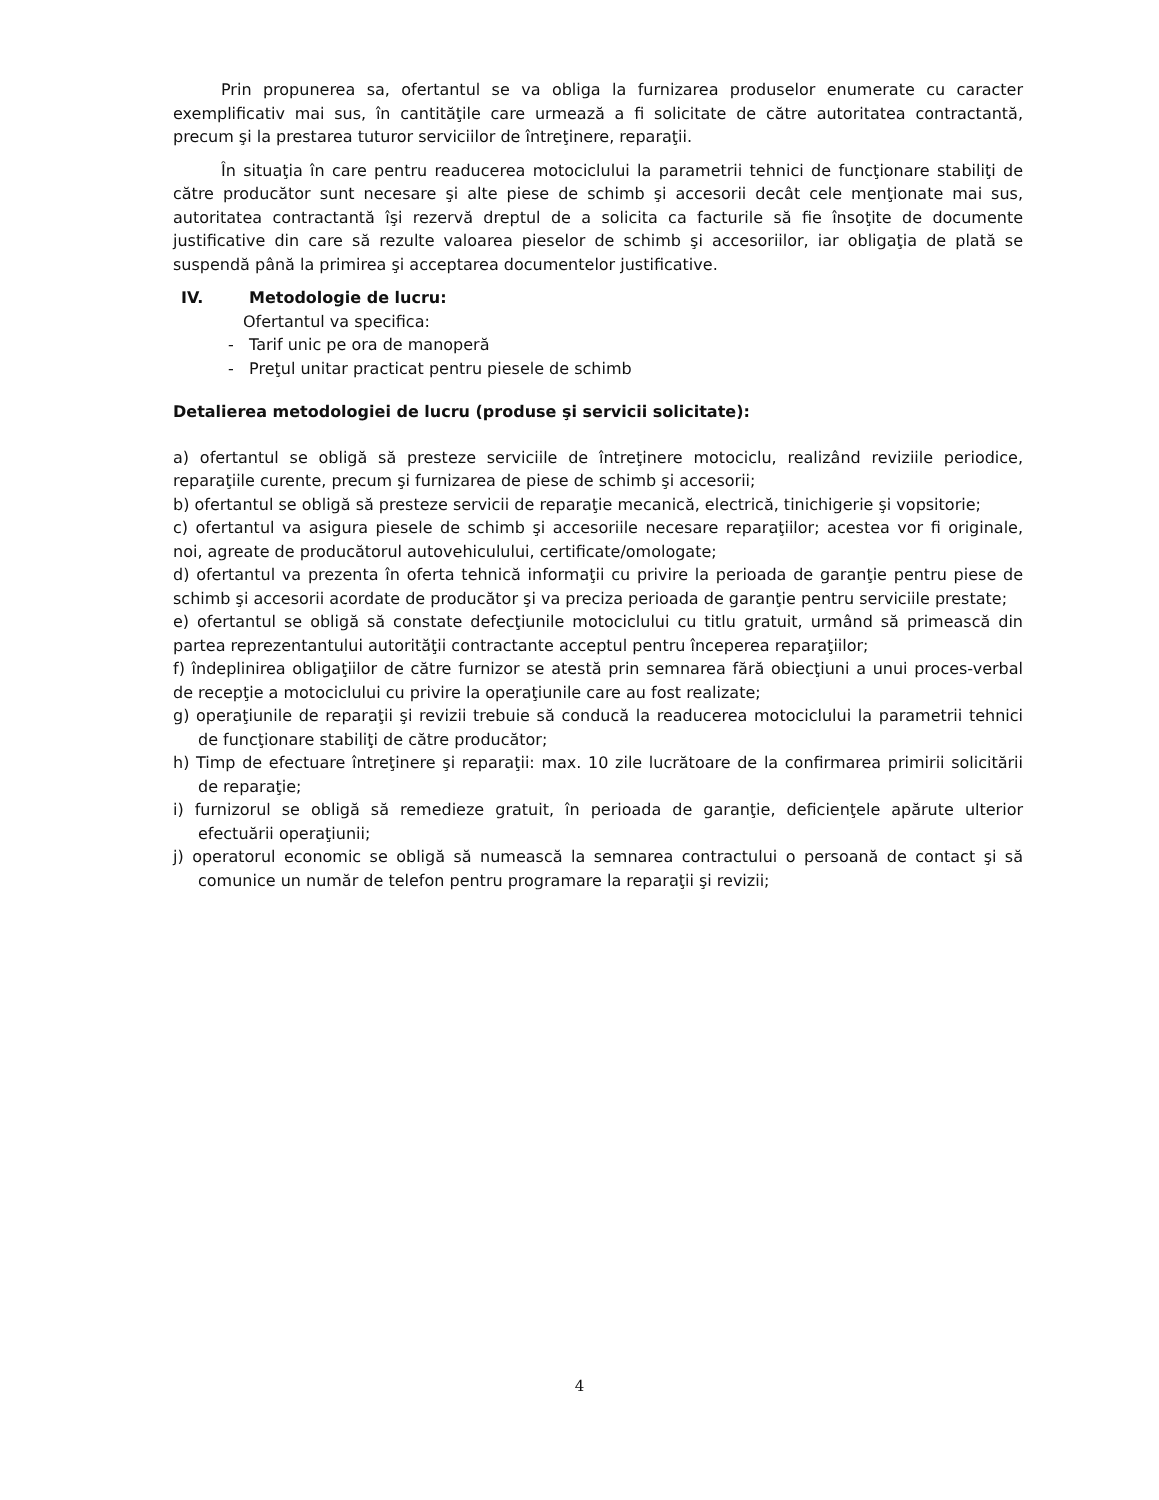Prin propunerea sa, ofertantul se va obliga la furnizarea produselor enumerate cu caracter exemplificativ mai sus, în cantităţile care urmează a fi solicitate de către autoritatea contractantă, precum şi la prestarea tuturor serviciilor de întreţinere, reparaţii.
În situaţia în care pentru readucerea motociclului la parametrii tehnici de funcţionare stabiliţi de către producător sunt necesare şi alte piese de schimb şi accesorii decât cele menţionate mai sus, autoritatea contractantă îşi rezervă dreptul de a solicita ca facturile să fie însoţite de documente justificative din care să rezulte valoarea pieselor de schimb şi accesoriilor, iar obligaţia de plată se suspendă până la primirea şi acceptarea documentelor justificative.
IV. Metodologie de lucru:
Ofertantul va specifica:
- Tarif unic pe ora de manoperă
- Preţul unitar practicat pentru piesele de schimb
Detalierea metodologiei de lucru (produse şi servicii solicitate):
a) ofertantul se obligă să presteze serviciile de întreţinere motociclu, realizând reviziile periodice, reparaţiile curente, precum şi furnizarea de piese de schimb şi accesorii;
b) ofertantul se obligă să presteze servicii de reparaţie mecanică, electrică, tinichigerie şi vopsitorie;
c) ofertantul va asigura piesele de schimb şi accesoriile necesare reparaţiilor; acestea vor fi originale, noi, agreate de producătorul autovehiculului, certificate/omologate;
d) ofertantul va prezenta în oferta tehnică informaţii cu privire la perioada de garanţie pentru piese de schimb şi accesorii acordate de producător şi va preciza perioada de garanţie pentru serviciile prestate;
e) ofertantul se obligă să constate defecţiunile motociclului cu titlu gratuit, urmând să primească din partea reprezentantului autorităţii contractante acceptul pentru începerea reparaţiilor;
f) îndeplinirea obligaţiilor de către furnizor se atestă prin semnarea fără obiecţiuni a unui proces-verbal de recepţie a motociclului cu privire la operaţiunile care au fost realizate;
g) operaţiunile de reparaţii şi revizii trebuie să conducă la readucerea motociclului la parametrii tehnici de funcţionare stabiliţi de către producător;
h) Timp de efectuare întreţinere şi reparaţii: max. 10 zile lucrătoare de la confirmarea primirii solicitării de reparaţie;
i) furnizorul se obligă să remedieze gratuit, în perioada de garanţie, deficienţele apărute ulterior efectuării operaţiunii;
j) operatorul economic se obligă să numească la semnarea contractului o persoană de contact şi să comunice un număr de telefon pentru programare la reparaţii şi revizii;
4